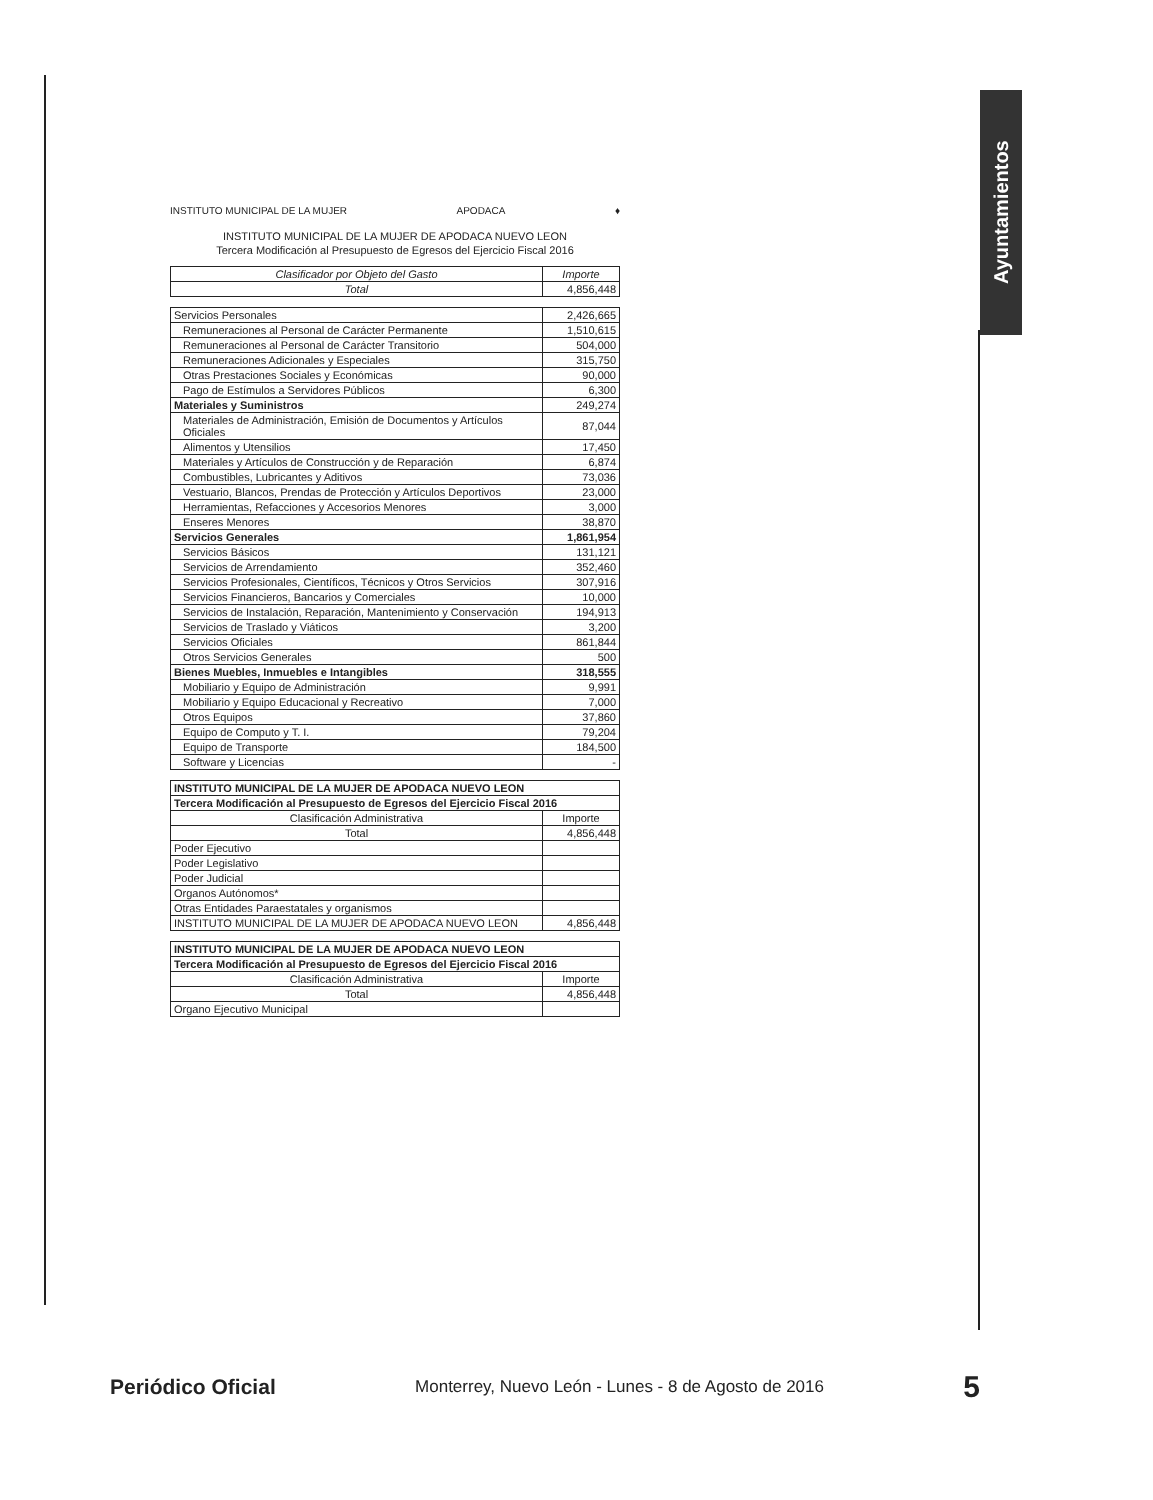Ayuntamientos
INSTITUTO MUNICIPAL DE LA MUJER APODACA ♦
INSTITUTO MUNICIPAL DE LA MUJER DE APODACA NUEVO LEON
Tercera Modificación al Presupuesto de Egresos del Ejercicio Fiscal 2016
| Clasificador por Objeto del Gasto | Importe |
| --- | --- |
| Total | 4,856,448 |
| Servicios Personales | 2,426,665 |
| Remuneraciones al Personal de Carácter Permanente | 1,510,615 |
| Remuneraciones al Personal de Carácter Transitorio | 504,000 |
| Remuneraciones Adicionales y Especiales | 315,750 |
| Otras Prestaciones Sociales y Económicas | 90,000 |
| Pago de Estímulos a Servidores Públicos | 6,300 |
| Materiales y Suministros | 249,274 |
| Materiales de Administración, Emisión de Documentos y Artículos Oficiales | 87,044 |
| Alimentos y Utensilios | 17,450 |
| Materiales y Artículos de Construcción y de Reparación | 6,874 |
| Combustibles, Lubricantes y Aditivos | 73,036 |
| Vestuario, Blancos, Prendas de Protección y Artículos Deportivos | 23,000 |
| Herramientas, Refacciones y Accesorios Menores | 3,000 |
| Enseres Menores | 38,870 |
| Servicios Generales | 1,861,954 |
| Servicios Básicos | 131,121 |
| Servicios de Arrendamiento | 352,460 |
| Servicios Profesionales, Científicos, Técnicos y Otros Servicios | 307,916 |
| Servicios Financieros, Bancarios y Comerciales | 10,000 |
| Servicios de Instalación, Reparación, Mantenimiento y Conservación | 194,913 |
| Servicios de Traslado y Viáticos | 3,200 |
| Servicios Oficiales | 861,844 |
| Otros Servicios Generales | 500 |
| Bienes Muebles, Inmuebles e Intangibles | 318,555 |
| Mobiliario y Equipo de Administración | 9,991 |
| Mobiliario y Equipo Educacional y Recreativo | 7,000 |
| Otros Equipos | 37,860 |
| Equipo de Computo y T. I. | 79,204 |
| Equipo de Transporte | 184,500 |
| Software y Licencias | - |
| INSTITUTO MUNICIPAL DE LA MUJER DE APODACA NUEVO LEON | |
| Tercera Modificación al Presupuesto de Egresos del Ejercicio Fiscal 2016 | |
| Clasificación Administrativa | Importe |
| Total | 4,856,448 |
| Poder Ejecutivo | |
| Poder Legislativo | |
| Poder Judicial | |
| Organos Autónomos* | |
| Otras Entidades Paraestatales y organismos | |
| INSTITUTO MUNICIPAL DE LA MUJER DE APODACA NUEVO LEON | 4,856,448 |
| INSTITUTO MUNICIPAL DE LA MUJER DE APODACA NUEVO LEON | |
| Tercera Modificación al Presupuesto de Egresos del Ejercicio Fiscal 2016 | |
| Clasificación Administrativa | Importe |
| Total | 4,856,448 |
| Organo Ejecutivo Municipal | |
Periódico Oficial Monterrey, Nuevo León - Lunes - 8 de Agosto de 2016 5